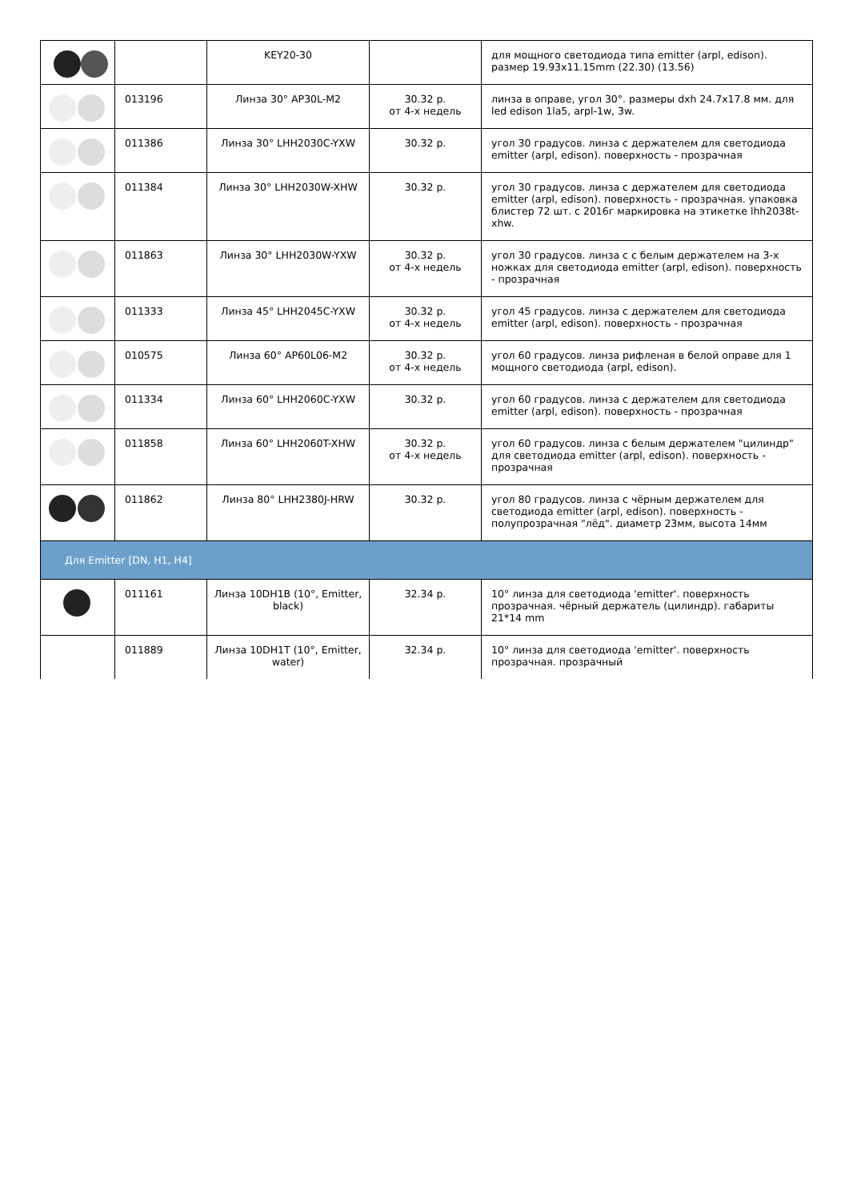| | | KEY20-30 | | для мощного светодиода типа emitter (arpl, edison). размер 19.93x11.15mm (22.30) (13.56) |
| | 013196 | Линза 30° AP30L-M2 | 30.32 р. от 4-х недель | линза в оправе, угол 30°. размеры dxh 24.7x17.8 мм. для led edison 1la5, arpl-1w, 3w. |
| | 011386 | Линза 30° LHH2030C-YXW | 30.32 р. | угол 30 градусов. линза с держателем для светодиода emitter (arpl, edison). поверхность - прозрачная |
| | 011384 | Линза 30° LHH2030W-XHW | 30.32 р. | угол 30 градусов. линза с держателем для светодиода emitter (arpl, edison). поверхность - прозрачная. упаковка блистер 72 шт. с 2016г маркировка на этикетке lhh2038t-xhw. |
| | 011863 | Линза 30° LHH2030W-YXW | 30.32 р. от 4-х недель | угол 30 градусов. линза с с белым держателем на 3-х ножках для светодиода emitter (arpl, edison). поверхность - прозрачная |
| | 011333 | Линза 45° LHH2045C-YXW | 30.32 р. от 4-х недель | угол 45 градусов. линза с держателем для светодиода emitter (arpl, edison). поверхность - прозрачная |
| | 010575 | Линза 60° AP60L06-M2 | 30.32 р. от 4-х недель | угол 60 градусов. линза рифленая в белой оправе для 1 мощного светодиода (arpl, edison). |
| | 011334 | Линза 60° LHH2060C-YXW | 30.32 р. | угол 60 градусов. линза с держателем для светодиода emitter (arpl, edison). поверхность - прозрачная |
| | 011858 | Линза 60° LHH2060T-XHW | 30.32 р. от 4-х недель | угол 60 градусов. линза с белым держателем "цилиндр" для светодиода emitter (arpl, edison). поверхность - прозрачная |
| | 011862 | Линза 80° LHH2380J-HRW | 30.32 р. | угол 80 градусов. линза с чёрным держателем для светодиода emitter (arpl, edison). поверхность - полупрозрачная "лёд". диаметр 23мм, высота 14мм |
| Для Emitter [DN, H1, H4] | | | | |
| | 011161 | Линза 10DH1B (10°, Emitter, black) | 32.34 р. | 10° линза для светодиода 'emitter'. поверхность прозрачная. чёрный держатель (цилиндр). габариты 21*14 mm |
| | 011889 | Линза 10DH1T (10°, Emitter, water) | 32.34 р. | 10° линза для светодиода 'emitter'. поверхность прозрачная. прозрачный |